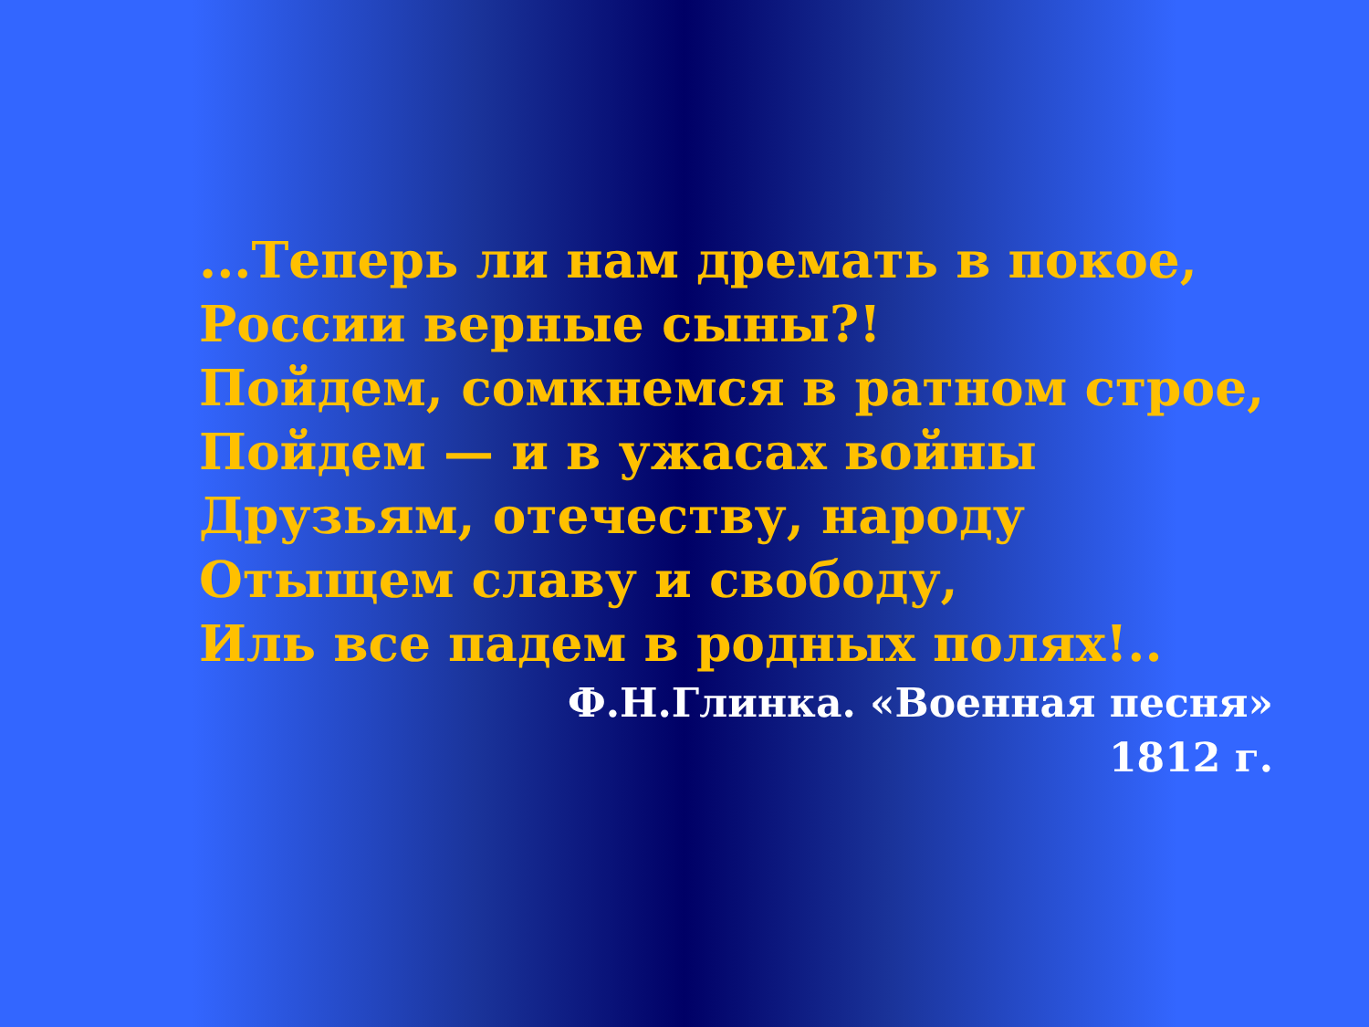...Теперь ли нам дремать в покое,
России верные сыны?!
Пойдем, сомкнемся в ратном строе,
Пойдем — и в ужасах войны
Друзьям, отечеству, народу
Отыщем славу и свободу,
Иль все падем в родных полях!..
Ф.Н.Глинка. «Военная песня»
1812 г.